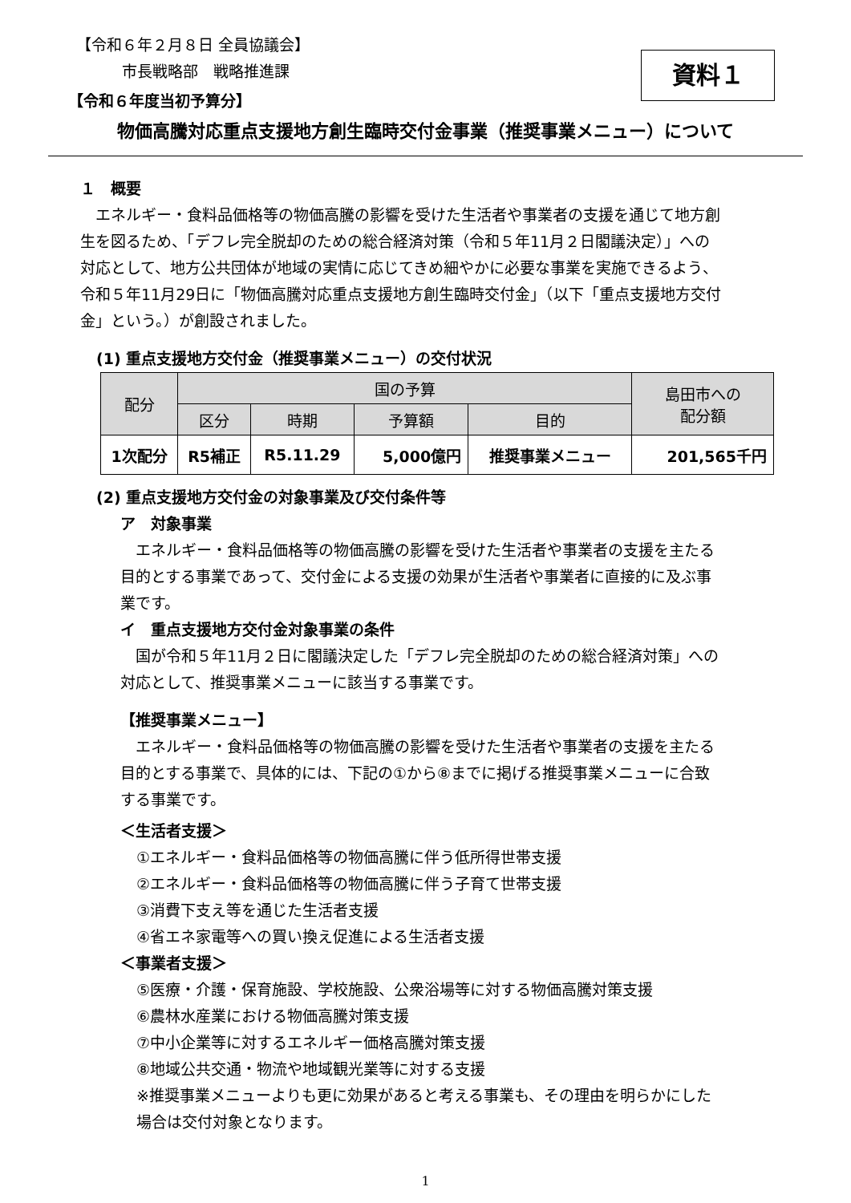資料１
【令和６年２月８日 全員協議会】
市長戦略部　戦略推進課
【令和６年度当初予算分】
物価高騰対応重点支援地方創生臨時交付金事業（推奨事業メニュー）について
１　概要
　エネルギー・食料品価格等の物価高騰の影響を受けた生活者や事業者の支援を通じて地方創生を図るため、「デフレ完全脱却のための総合経済対策（令和５年11月２日閣議決定）」への対応として、地方公共団体が地域の実情に応じてきめ細やかに必要な事業を実施できるよう、令和５年11月29日に「物価高騰対応重点支援地方創生臨時交付金」（以下「重点支援地方交付金」という。）が創設されました。
(1) 重点支援地方交付金（推奨事業メニュー）の交付状況
| 配分 | 国の予算 | | | | 島田市への 配分額 |
| --- | --- | --- | --- | --- | --- |
| | 区分 | 時期 | 予算額 | 目的 | |
| 1次配分 | R5補正 | R5.11.29 | 5,000億円 | 推奨事業メニュー | 201,565千円 |
(2) 重点支援地方交付金の対象事業及び交付条件等
ア　対象事業
　エネルギー・食料品価格等の物価高騰の影響を受けた生活者や事業者の支援を主たる目的とする事業であって、交付金による支援の効果が生活者や事業者に直接的に及ぶ事業です。
イ　重点支援地方交付金対象事業の条件
　国が令和５年11月２日に閣議決定した「デフレ完全脱却のための総合経済対策」への対応として、推奨事業メニューに該当する事業です。
【推奨事業メニュー】
　エネルギー・食料品価格等の物価高騰の影響を受けた生活者や事業者の支援を主たる目的とする事業で、具体的には、下記の①から⑧までに掲げる推奨事業メニューに合致する事業です。
＜生活者支援＞
①エネルギー・食料品価格等の物価高騰に伴う低所得世帯支援
②エネルギー・食料品価格等の物価高騰に伴う子育て世帯支援
③消費下支え等を通じた生活者支援
④省エネ家電等への買い換え促進による生活者支援
＜事業者支援＞
⑤医療・介護・保育施設、学校施設、公衆浴場等に対する物価高騰対策支援
⑥農林水産業における物価高騰対策支援
⑦中小企業等に対するエネルギー価格高騰対策支援
⑧地域公共交通・物流や地域観光業等に対する支援
※推奨事業メニューよりも更に効果があると考える事業も、その理由を明らかにした場合は交付対象となります。
1